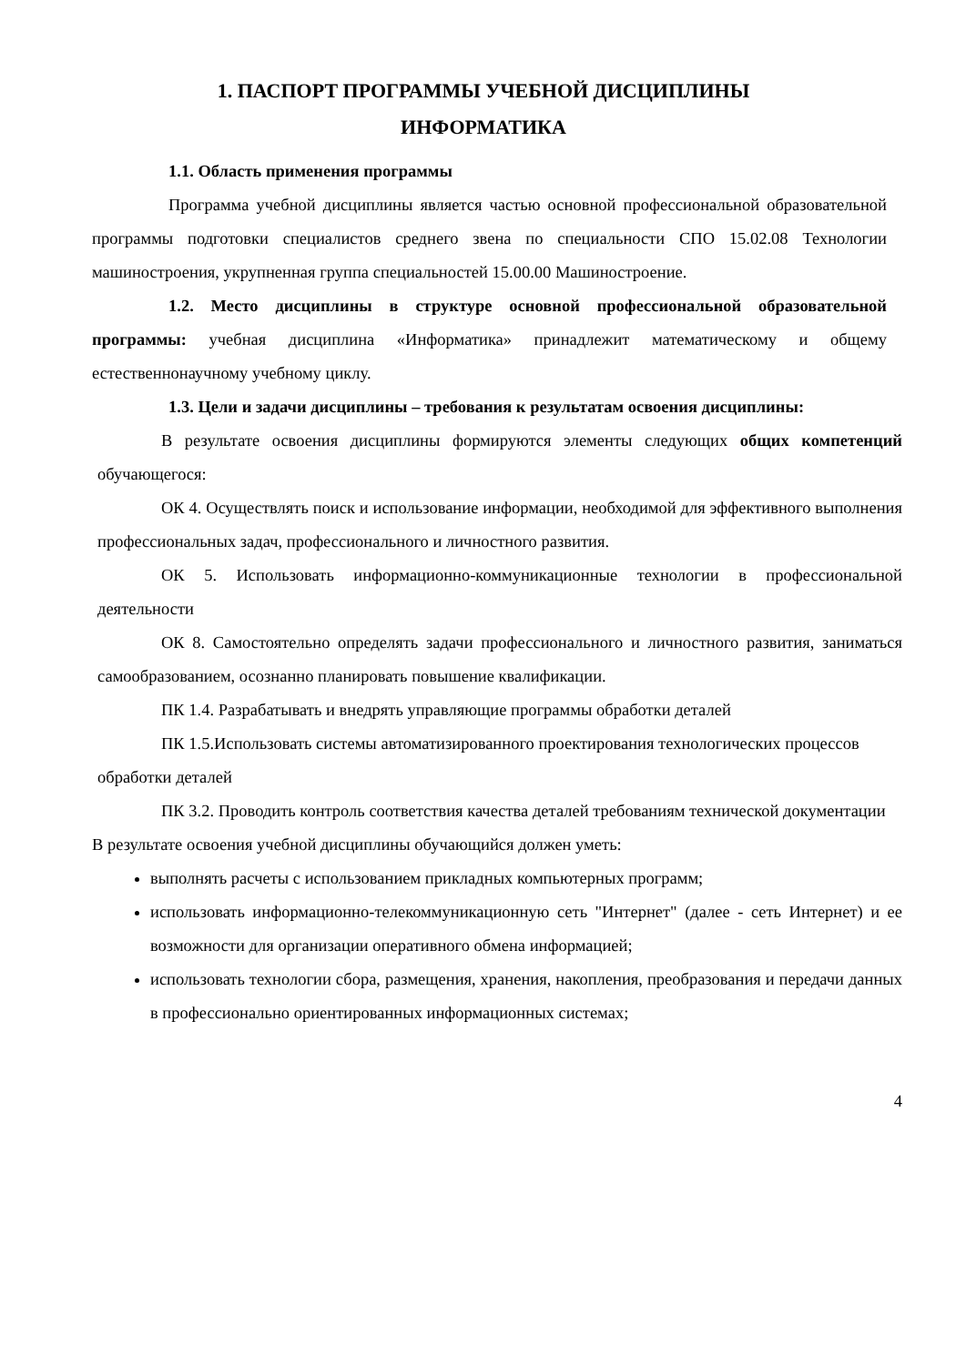1. ПАСПОРТ ПРОГРАММЫ УЧЕБНОЙ ДИСЦИПЛИНЫ
ИНФОРМАТИКА
1.1. Область применения программы
Программа учебной дисциплины является частью основной профессиональной образовательной программы подготовки специалистов среднего звена по специальности СПО 15.02.08 Технологии машиностроения, укрупненная группа специальностей 15.00.00 Машиностроение.
1.2. Место дисциплины в структуре основной профессиональной образовательной программы: учебная дисциплина «Информатика» принадлежит математическому и общему естественнонаучному учебному циклу.
1.3. Цели и задачи дисциплины – требования к результатам освоения дисциплины:
В результате освоения дисциплины формируются элементы следующих общих компетенций обучающегося:
ОК 4. Осуществлять поиск и использование информации, необходимой для эффективного выполнения профессиональных задач, профессионального и личностного развития.
ОК 5. Использовать информационно-коммуникационные технологии в профессиональной деятельности
ОК 8. Самостоятельно определять задачи профессионального и личностного развития, заниматься самообразованием, осознанно планировать повышение квалификации.
ПК 1.4. Разрабатывать и внедрять управляющие программы обработки деталей
ПК 1.5.Использовать системы автоматизированного проектирования технологических процессов обработки деталей
ПК 3.2. Проводить контроль соответствия качества деталей требованиям технической документации
В результате освоения учебной дисциплины обучающийся должен уметь:
выполнять расчеты с использованием прикладных компьютерных программ;
использовать информационно-телекоммуникационную сеть "Интернет" (далее - сеть Интернет) и ее возможности для организации оперативного обмена информацией;
использовать технологии сбора, размещения, хранения, накопления, преобразования и передачи данных в профессионально ориентированных информационных системах;
4